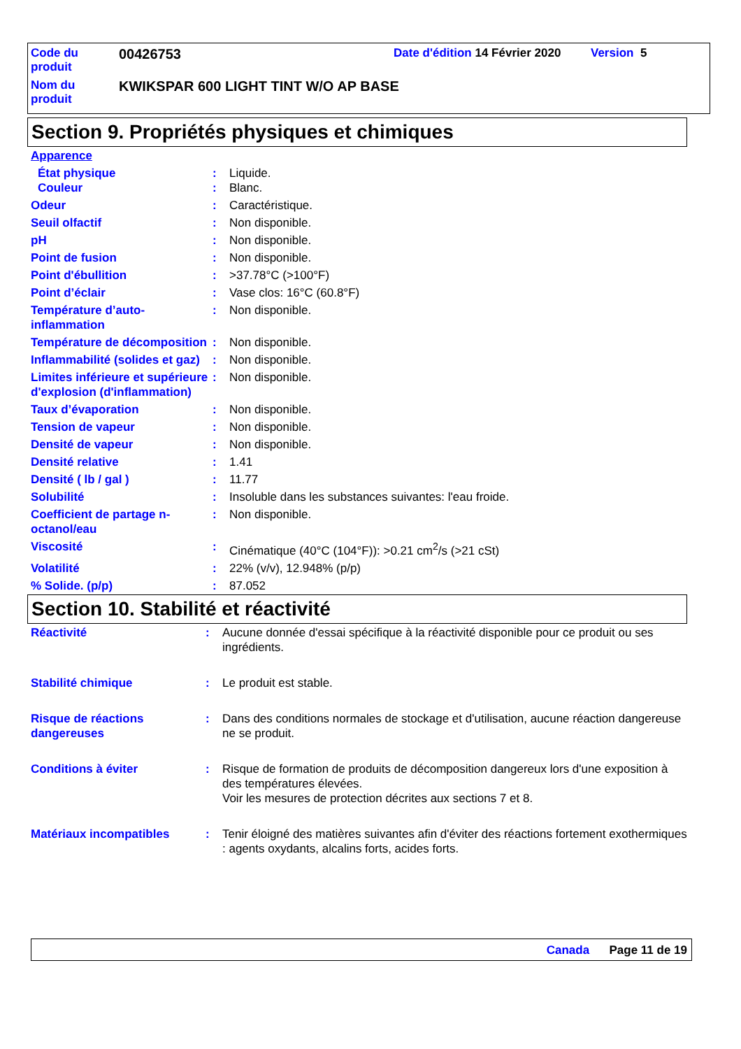| Code du produit | 00426753 | Date d'édition 14 Février 2020 | Version 5 |
| Nom du produit | KWIKSPAR 600 LIGHT TINT W/O AP BASE | | |
Section 9. Propriétés physiques et chimiques
| Apparence | | |
| État physique Couleur | : : | Liquide. Blanc. |
| Odeur | : | Caractéristique. |
| Seuil olfactif | : | Non disponible. |
| pH | : | Non disponible. |
| Point de fusion | : | Non disponible. |
| Point d'ébullition | : | >37.78°C (>100°F) |
| Point d’éclair | : | Vase clos: 16°C (60.8°F) |
| Température d’auto-inflammation | : | Non disponible. |
| Température de décomposition | : | Non disponible. |
| Inflammabilité (solides et gaz) | : | Non disponible. |
| Limites inférieure et supérieure d'explosion (d'inflammation) | : | Non disponible. |
| Taux d’évaporation | : | Non disponible. |
| Tension de vapeur | : | Non disponible. |
| Densité de vapeur | : | Non disponible. |
| Densité relative | : | 1.41 |
| Densité ( lb / gal ) | : | 11.77 |
| Solubilité | : | Insoluble dans les substances suivantes: l'eau froide. |
| Coefficient de partage n-octanol/eau | : | Non disponible. |
| Viscosité | : | Cinématique (40°C (104°F)): >0.21 cm<sup>2</sup>/s (>21 cSt) |
| Volatilité | : | 22% (v/v), 12.948% (p/p) |
| % Solide. (p/p) | : | 87.052 |
Section 10. Stabilité et réactivité
| Réactivité | : | Aucune donnée d'essai spécifique à la réactivité disponible pour ce produit ou ses ingrédients. |
| Stabilité chimique | : | Le produit est stable. |
| Risque de réactions dangereuses | : | Dans des conditions normales de stockage et d'utilisation, aucune réaction dangereuse ne se produit. |
| Conditions à éviter | : | Risque de formation de produits de décomposition dangereux lors d'une exposition à des températures élevées. Voir les mesures de protection décrites aux sections 7 et 8. |
| Matériaux incompatibles | : | Tenir éloigné des matières suivantes afin d'éviter des réactions fortement exothermiques : agents oxydants, alcalins forts, acides forts. |
Canada Page 11 de 19